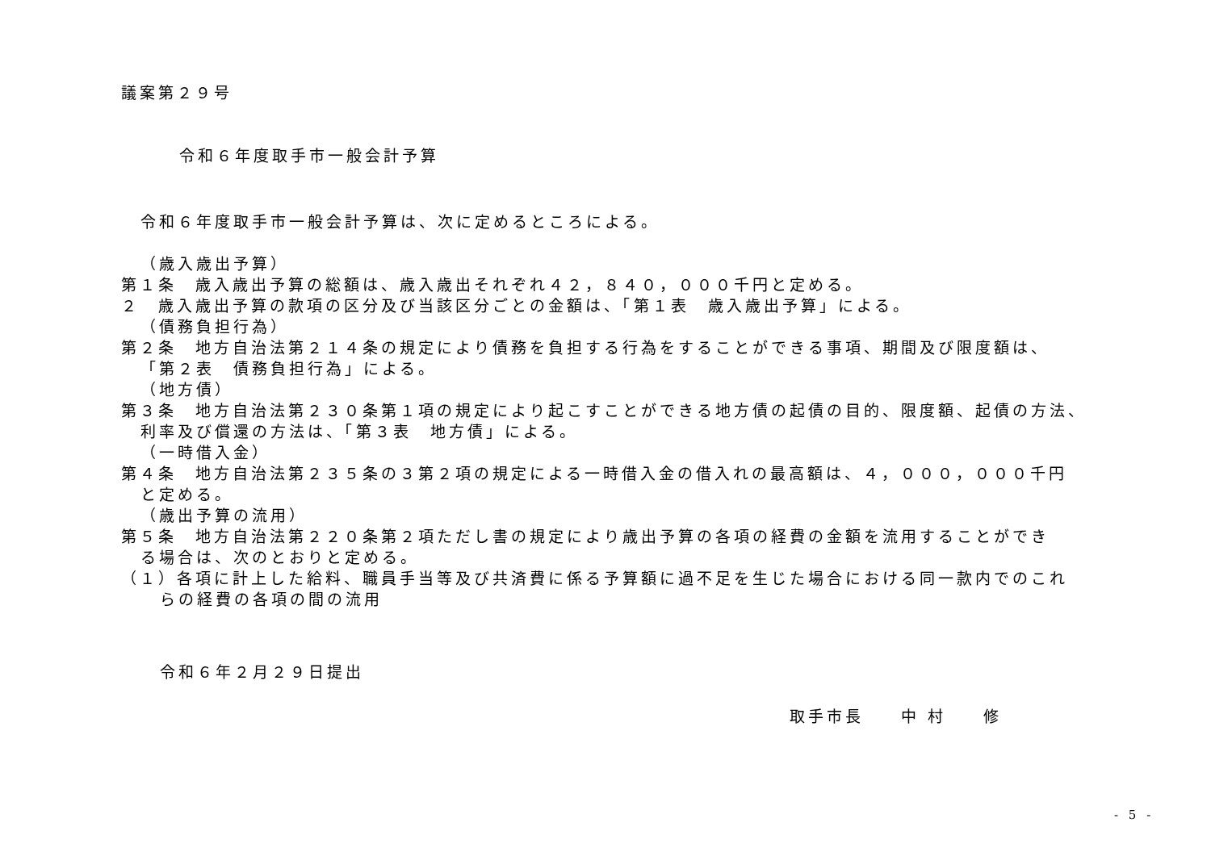議案第２９号
令和６年度取手市一般会計予算
令和６年度取手市一般会計予算は、次に定めるところによる。
（歳入歳出予算）
第１条　歳入歳出予算の総額は、歳入歳出それぞれ４２，８４０，０００千円と定める。
２　歳入歳出予算の款項の区分及び当該区分ごとの金額は、「第１表　歳入歳出予算」による。
（債務負担行為）
第２条　地方自治法第２１４条の規定により債務を負担する行為をすることができる事項、期間及び限度額は、
「第２表　債務負担行為」による。
（地方債）
第３条　地方自治法第２３０条第１項の規定により起こすことができる地方債の起債の目的、限度額、起債の方法、
利率及び償還の方法は、「第３表　地方債」による。
（一時借入金）
第４条　地方自治法第２３５条の３第２項の規定による一時借入金の借入れの最高額は、４，０００，０００千円
と定める。
（歳出予算の流用）
第５条　地方自治法第２２０条第２項ただし書の規定により歳出予算の各項の経費の金額を流用することができ
る場合は、次のとおりと定める。
（１）各項に計上した給料、職員手当等及び共済費に係る予算額に過不足を生じた場合における同一款内でのこれ
らの経費の各項の間の流用
令和６年２月２９日提出
取手市長　　中 村　　修
- 5 -